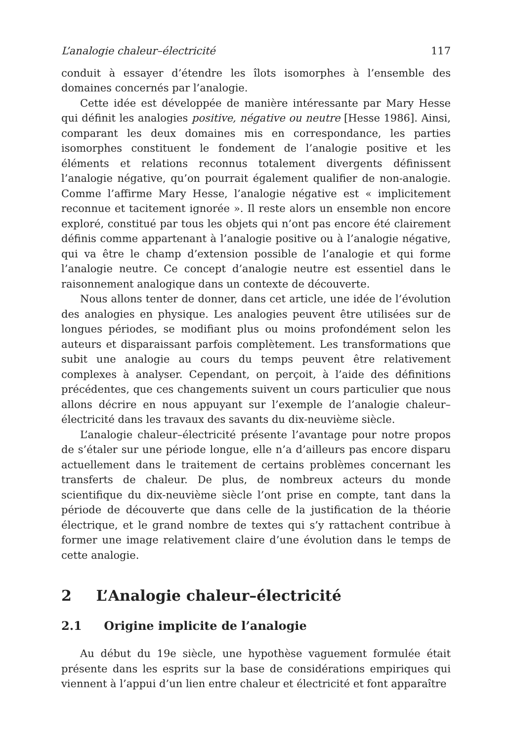L’analogie chaleur–électricité 117
conduit à essayer d’étendre les îlots isomorphes à l’ensemble des domaines concernés par l’analogie.
Cette idée est développée de manière intéressante par Mary Hesse qui définit les analogies positive, négative ou neutre [Hesse 1986]. Ainsi, comparant les deux domaines mis en correspondance, les parties isomorphes constituent le fondement de l’analogie positive et les éléments et relations reconnus totalement divergents définissent l’analogie négative, qu’on pourrait également qualifier de non-analogie. Comme l’affirme Mary Hesse, l’analogie négative est « implicitement reconnue et tacitement ignorée ». Il reste alors un ensemble non encore exploré, constitué par tous les objets qui n’ont pas encore été clairement définis comme appartenant à l’analogie positive ou à l’analogie négative, qui va être le champ d’extension possible de l’analogie et qui forme l’analogie neutre. Ce concept d’analogie neutre est essentiel dans le raisonnement analogique dans un contexte de découverte.
Nous allons tenter de donner, dans cet article, une idée de l’évolution des analogies en physique. Les analogies peuvent être utilisées sur de longues périodes, se modifiant plus ou moins profondément selon les auteurs et disparaissant parfois complètement. Les transformations que subit une analogie au cours du temps peuvent être relativement complexes à analyser. Cependant, on perçoit, à l’aide des définitions précédentes, que ces changements suivent un cours particulier que nous allons décrire en nous appuyant sur l’exemple de l’analogie chaleur–électricité dans les travaux des savants du dix-neuvième siècle.
L’analogie chaleur–électricité présente l’avantage pour notre propos de s’étaler sur une période longue, elle n’a d’ailleurs pas encore disparu actuellement dans le traitement de certains problèmes concernant les transferts de chaleur. De plus, de nombreux acteurs du monde scientifique du dix-neuvième siècle l’ont prise en compte, tant dans la période de découverte que dans celle de la justification de la théorie électrique, et le grand nombre de textes qui s’y rattachent contribue à former une image relativement claire d’une évolution dans le temps de cette analogie.
2 L’Analogie chaleur–électricité
2.1 Origine implicite de l’analogie
Au début du 19e siècle, une hypothèse vaguement formulée était présente dans les esprits sur la base de considérations empiriques qui viennent à l’appui d’un lien entre chaleur et électricité et font apparaître